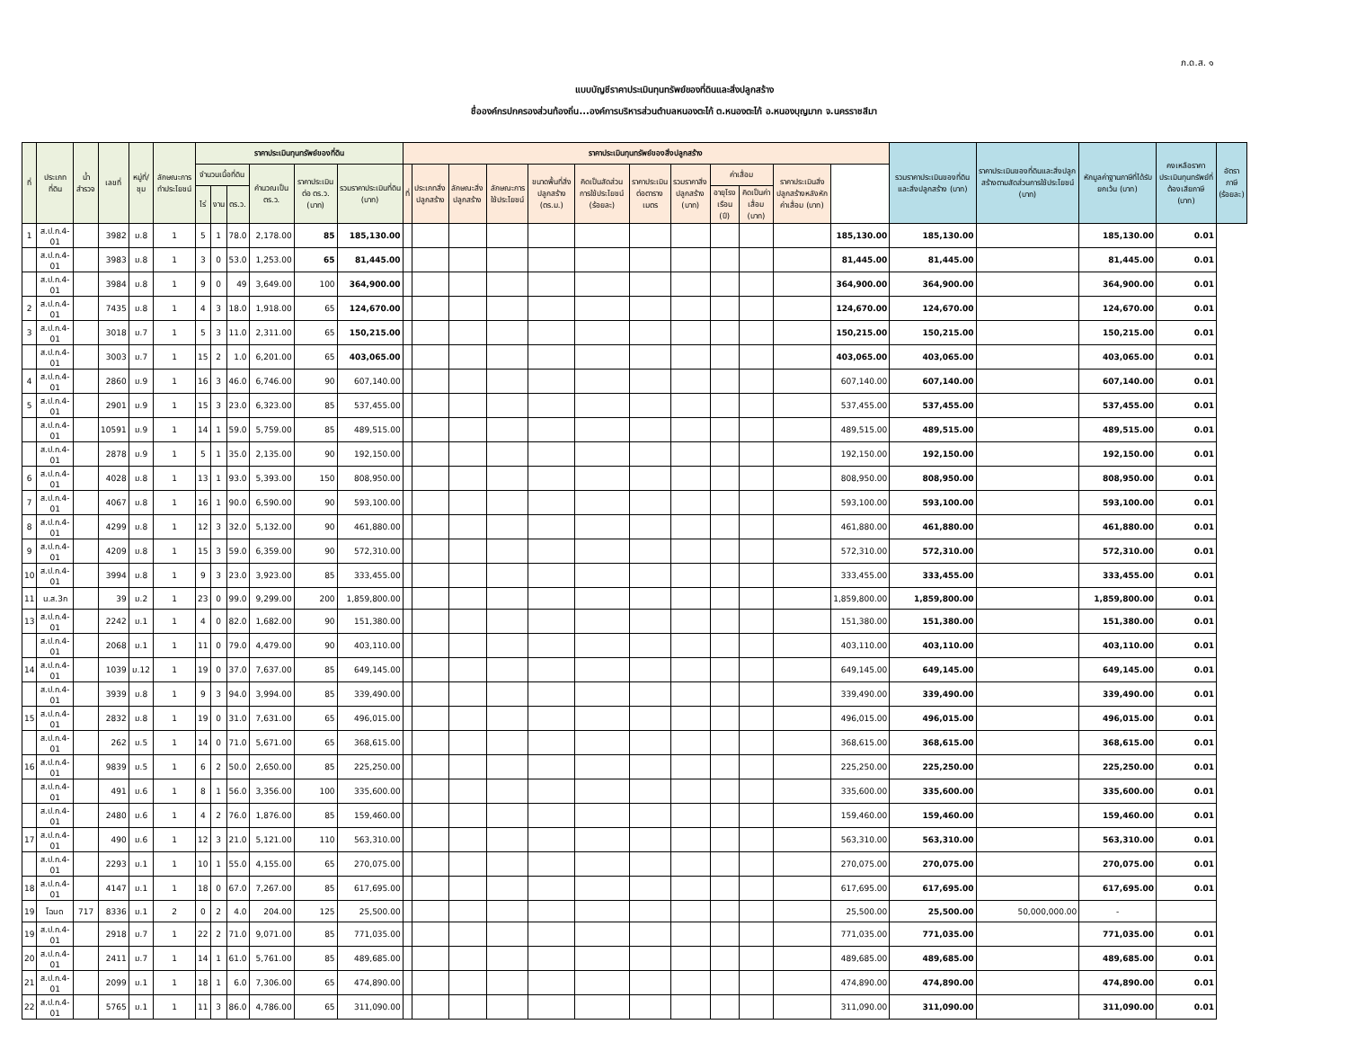ภ.ด.ส. ๑
แบบบัญชีราคาประเมินทุนทรัพย์ของที่ดินและสิ่งปลูกสร้าง
ชื่อองค์กรปกครองส่วนท้องถิ่น...องค์การบริหารส่วนตำบลหนองตะไก้ ต.หนองตะไก้ อ.หนองบุญมาก จ.นครราชสีมา
| ที่ | ประเภทที่ดิน | น้ำสำรวจ | เลขที่ | หมู่ที่/ชุม | ลักษณะการทำประโยชน์ | ราคาประเมินทุนทรัพย์ของที่ดิน | | | | | | ราคาประเมินทุนทรัพย์ของสิ่งปลูกสร้าง | | | | | | | | | | | | รวมราคาประเมินของที่ดินและสิ่งปลูกสร้าง (บาท) | ราคาประเมินของที่ดินและสิ่งปลูกสร้างตามสัดส่วนการใช้ประโยชน์ (บาท) | หักมูลค่าฐานภาษีที่ได้รับยกเว้น (บาท) | คงเหลือราคาประเมินทุนทรัพย์ที่ต้องเสียภาษี (บาท) | อัตราภาษี (ร้อยละ) |
| --- | --- | --- | --- | --- | --- | --- | --- | --- | --- | --- | --- | --- | --- | --- | --- | --- | --- | --- | --- | --- | --- | --- | --- | --- | --- | --- | --- | --- |
| | | | | | | จำนวนเนื้อที่ดิน | | | คำนวณเป็น ตร.ว. | ราคาประเมินต่อ ตร.ว. (บาท) | รวมราคาประเมินที่ดิน (บาท) | ที่ | ประเภทสิ่งปลูกสร้าง | ลักษณะสิ่งปลูกสร้าง | ลักษณะการใช้ประโยชน์ | ขนาดพื้นที่สิ่งปลูกสร้าง (ตร.ม.) | คิดเป็นสัดส่วนการใช้ประโยชน์ (ร้อยละ) | ราคาประเมินต่อตารางเมตร | รวมราคาสิ่งปลูกสร้าง (บาท) | ค่าเสื่อม | | ราคาประเมินสิ่งปลูกสร้างหลังหักค่าเสื่อม (บาท) | | | | | | |
| | | | | | | ไร่ | งาน | ตร.ว. | | | | | | | | | | | | อายุโรงเรือน (ปี) | คิดเป็นค่าเสื่อม (บาท) | | | | | | | |
| 1 | ส.ป.ก.4-01 | | 3982 | ม.8 | 1 | 5 | 1 | 78.0 | 2,178.00 | 85 | 185,130.00 | | | | | | | | | | | | 185,130.00 | 185,130.00 | | 185,130.00 | 0.01 | |
| | ส.ป.ก.4-01 | | 3983 | ม.8 | 1 | 3 | 0 | 53.0 | 1,253.00 | 65 | 81,445.00 | | | | | | | | | | | | 81,445.00 | 81,445.00 | | 81,445.00 | 0.01 | |
| | ส.ป.ก.4-01 | | 3984 | ม.8 | 1 | 9 | 0 | 49 | 3,649.00 | 100 | 364,900.00 | | | | | | | | | | | | 364,900.00 | 364,900.00 | | 364,900.00 | 0.01 | |
| 2 | ส.ป.ก.4-01 | | 7435 | ม.8 | 1 | 4 | 3 | 18.0 | 1,918.00 | 65 | 124,670.00 | | | | | | | | | | | | 124,670.00 | 124,670.00 | | 124,670.00 | 0.01 | |
| 3 | ส.ป.ก.4-01 | | 3018 | ม.7 | 1 | 5 | 3 | 11.0 | 2,311.00 | 65 | 150,215.00 | | | | | | | | | | | | 150,215.00 | 150,215.00 | | 150,215.00 | 0.01 | |
| | ส.ป.ก.4-01 | | 3003 | ม.7 | 1 | 15 | 2 | 1.0 | 6,201.00 | 65 | 403,065.00 | | | | | | | | | | | | 403,065.00 | 403,065.00 | | 403,065.00 | 0.01 | |
| 4 | ส.ป.ก.4-01 | | 2860 | ม.9 | 1 | 16 | 3 | 46.0 | 6,746.00 | 90 | 607,140.00 | | | | | | | | | | | | 607,140.00 | 607,140.00 | | 607,140.00 | 0.01 | |
| 5 | ส.ป.ก.4-01 | | 2901 | ม.9 | 1 | 15 | 3 | 23.0 | 6,323.00 | 85 | 537,455.00 | | | | | | | | | | | | 537,455.00 | 537,455.00 | | 537,455.00 | 0.01 | |
| | ส.ป.ก.4-01 | | 10591 | ม.9 | 1 | 14 | 1 | 59.0 | 5,759.00 | 85 | 489,515.00 | | | | | | | | | | | | 489,515.00 | 489,515.00 | | 489,515.00 | 0.01 | |
| | ส.ป.ก.4-01 | | 2878 | ม.9 | 1 | 5 | 1 | 35.0 | 2,135.00 | 90 | 192,150.00 | | | | | | | | | | | | 192,150.00 | 192,150.00 | | 192,150.00 | 0.01 | |
| 6 | ส.ป.ก.4-01 | | 4028 | ม.8 | 1 | 13 | 1 | 93.0 | 5,393.00 | 150 | 808,950.00 | | | | | | | | | | | | 808,950.00 | 808,950.00 | | 808,950.00 | 0.01 | |
| 7 | ส.ป.ก.4-01 | | 4067 | ม.8 | 1 | 16 | 1 | 90.0 | 6,590.00 | 90 | 593,100.00 | | | | | | | | | | | | 593,100.00 | 593,100.00 | | 593,100.00 | 0.01 | |
| 8 | ส.ป.ก.4-01 | | 4299 | ม.8 | 1 | 12 | 3 | 32.0 | 5,132.00 | 90 | 461,880.00 | | | | | | | | | | | | 461,880.00 | 461,880.00 | | 461,880.00 | 0.01 | |
| 9 | ส.ป.ก.4-01 | | 4209 | ม.8 | 1 | 15 | 3 | 59.0 | 6,359.00 | 90 | 572,310.00 | | | | | | | | | | | | 572,310.00 | 572,310.00 | | 572,310.00 | 0.01 | |
| 10 | ส.ป.ก.4-01 | | 3994 | ม.8 | 1 | 9 | 3 | 23.0 | 3,923.00 | 85 | 333,455.00 | | | | | | | | | | | | 333,455.00 | 333,455.00 | | 333,455.00 | 0.01 | |
| 11 | น.ส.3ก | | 39 | ม.2 | 1 | 23 | 0 | 99.0 | 9,299.00 | 200 | 1,859,800.00 | | | | | | | | | | | | 1,859,800.00 | 1,859,800.00 | | 1,859,800.00 | 0.01 | |
| 13 | ส.ป.ก.4-01 | | 2242 | ม.1 | 1 | 4 | 0 | 82.0 | 1,682.00 | 90 | 151,380.00 | | | | | | | | | | | | 151,380.00 | 151,380.00 | | 151,380.00 | 0.01 | |
| | ส.ป.ก.4-01 | | 2068 | ม.1 | 1 | 11 | 0 | 79.0 | 4,479.00 | 90 | 403,110.00 | | | | | | | | | | | | 403,110.00 | 403,110.00 | | 403,110.00 | 0.01 | |
| 14 | ส.ป.ก.4-01 | | 1039 | ม.12 | 1 | 19 | 0 | 37.0 | 7,637.00 | 85 | 649,145.00 | | | | | | | | | | | | 649,145.00 | 649,145.00 | | 649,145.00 | 0.01 | |
| | ส.ป.ก.4-01 | | 3939 | ม.8 | 1 | 9 | 3 | 94.0 | 3,994.00 | 85 | 339,490.00 | | | | | | | | | | | | 339,490.00 | 339,490.00 | | 339,490.00 | 0.01 | |
| 15 | ส.ป.ก.4-01 | | 2832 | ม.8 | 1 | 19 | 0 | 31.0 | 7,631.00 | 65 | 496,015.00 | | | | | | | | | | | | 496,015.00 | 496,015.00 | | 496,015.00 | 0.01 | |
| | ส.ป.ก.4-01 | | 262 | ม.5 | 1 | 14 | 0 | 71.0 | 5,671.00 | 65 | 368,615.00 | | | | | | | | | | | | 368,615.00 | 368,615.00 | | 368,615.00 | 0.01 | |
| 16 | ส.ป.ก.4-01 | | 9839 | ม.5 | 1 | 6 | 2 | 50.0 | 2,650.00 | 85 | 225,250.00 | | | | | | | | | | | | 225,250.00 | 225,250.00 | | 225,250.00 | 0.01 | |
| | ส.ป.ก.4-01 | | 491 | ม.6 | 1 | 8 | 1 | 56.0 | 3,356.00 | 100 | 335,600.00 | | | | | | | | | | | | 335,600.00 | 335,600.00 | | 335,600.00 | 0.01 | |
| | ส.ป.ก.4-01 | | 2480 | ม.6 | 1 | 4 | 2 | 76.0 | 1,876.00 | 85 | 159,460.00 | | | | | | | | | | | | 159,460.00 | 159,460.00 | | 159,460.00 | 0.01 | |
| 17 | ส.ป.ก.4-01 | | 490 | ม.6 | 1 | 12 | 3 | 21.0 | 5,121.00 | 110 | 563,310.00 | | | | | | | | | | | | 563,310.00 | 563,310.00 | | 563,310.00 | 0.01 | |
| | ส.ป.ก.4-01 | | 2293 | ม.1 | 1 | 10 | 1 | 55.0 | 4,155.00 | 65 | 270,075.00 | | | | | | | | | | | | 270,075.00 | 270,075.00 | | 270,075.00 | 0.01 | |
| 18 | ส.ป.ก.4-01 | | 4147 | ม.1 | 1 | 18 | 0 | 67.0 | 7,267.00 | 85 | 617,695.00 | | | | | | | | | | | | 617,695.00 | 617,695.00 | | 617,695.00 | 0.01 | |
| 19 | โฉนด | 717 | 8336 | ม.1 | 2 | 0 | 2 | 4.0 | 204.00 | 125 | 25,500.00 | | | | | | | | | | | | 25,500.00 | 25,500.00 | 50,000,000.00 | - | | |
| 19 | ส.ป.ก.4-01 | | 2918 | ม.7 | 1 | 22 | 2 | 71.0 | 9,071.00 | 85 | 771,035.00 | | | | | | | | | | | | 771,035.00 | 771,035.00 | | 771,035.00 | 0.01 | |
| 20 | ส.ป.ก.4-01 | | 2411 | ม.7 | 1 | 14 | 1 | 61.0 | 5,761.00 | 85 | 489,685.00 | | | | | | | | | | | | 489,685.00 | 489,685.00 | | 489,685.00 | 0.01 | |
| 21 | ส.ป.ก.4-01 | | 2099 | ม.1 | 1 | 18 | 1 | 6.0 | 7,306.00 | 65 | 474,890.00 | | | | | | | | | | | | 474,890.00 | 474,890.00 | | 474,890.00 | 0.01 | |
| 22 | ส.ป.ก.4-01 | | 5765 | ม.1 | 1 | 11 | 3 | 86.0 | 4,786.00 | 65 | 311,090.00 | | | | | | | | | | | | 311,090.00 | 311,090.00 | | 311,090.00 | 0.01 | |